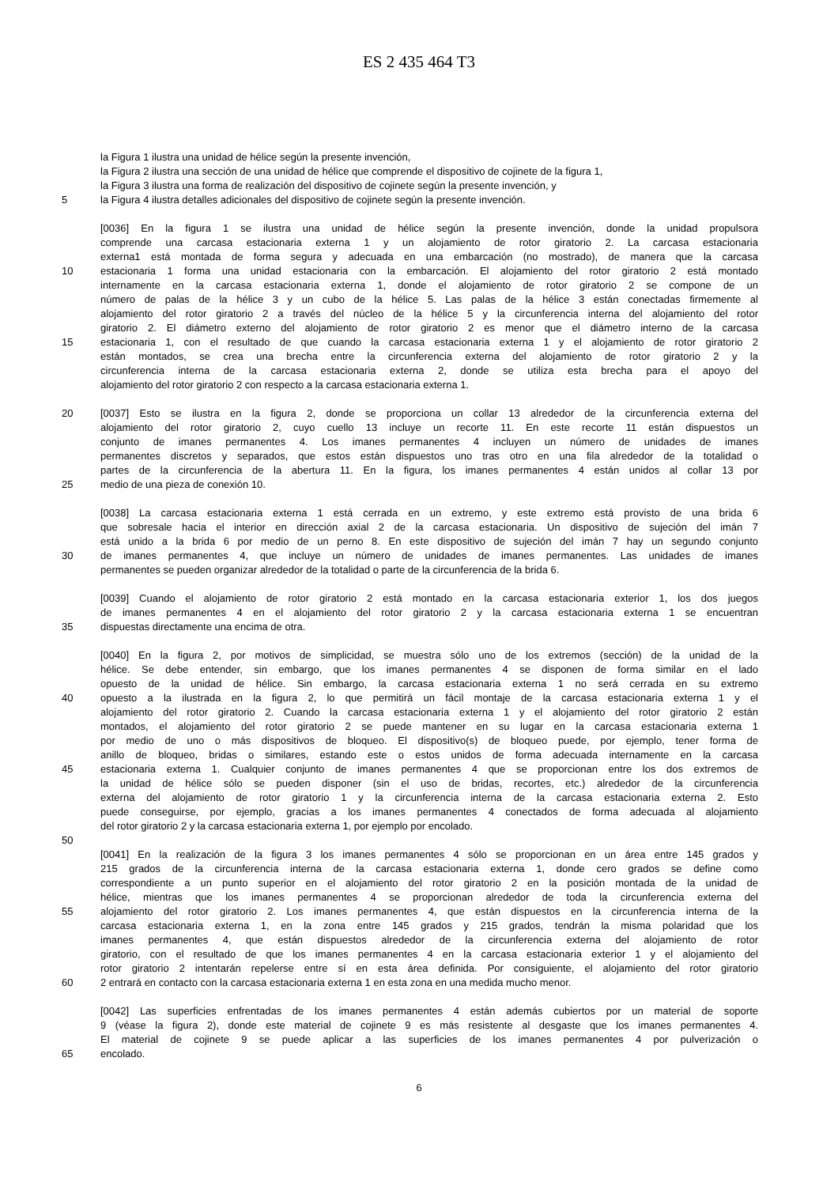ES 2 435 464 T3
la Figura 1 ilustra una unidad de hélice según la presente invención,
la Figura 2 ilustra una sección de una unidad de hélice que comprende el dispositivo de cojinete de la figura 1,
la Figura 3 ilustra una forma de realización del dispositivo de cojinete según la presente invención, y
5 la Figura 4 ilustra detalles adicionales del dispositivo de cojinete según la presente invención.
[0036] En la figura 1 se ilustra una unidad de hélice según la presente invención, donde la unidad propulsora
comprende una carcasa estacionaria externa 1 y un alojamiento de rotor giratorio 2. La carcasa estacionaria
externa1 está montada de forma segura y adecuada en una embarcación (no mostrado), de manera que la carcasa
10 estacionaria 1 forma una unidad estacionaria con la embarcación. El alojamiento del rotor giratorio 2 está montado
internamente en la carcasa estacionaria externa 1, donde el alojamiento de rotor giratorio 2 se compone de un
número de palas de la hélice 3 y un cubo de la hélice 5. Las palas de la hélice 3 están conectadas firmemente al
alojamiento del rotor giratorio 2 a través del núcleo de la hélice 5 y la circunferencia interna del alojamiento del rotor
giratorio 2. El diámetro externo del alojamiento de rotor giratorio 2 es menor que el diámetro interno de la carcasa
15 estacionaria 1, con el resultado de que cuando la carcasa estacionaria externa 1 y el alojamiento de rotor giratorio 2
están montados, se crea una brecha entre la circunferencia externa del alojamiento de rotor giratorio 2 y la
circunferencia interna de la carcasa estacionaria externa 2, donde se utiliza esta brecha para el apoyo del
alojamiento del rotor giratorio 2 con respecto a la carcasa estacionaria externa 1.
20 [0037] Esto se ilustra en la figura 2, donde se proporciona un collar 13 alrededor de la circunferencia externa del
alojamiento del rotor giratorio 2, cuyo cuello 13 incluye un recorte 11. En este recorte 11 están dispuestos un
conjunto de imanes permanentes 4. Los imanes permanentes 4 incluyen un número de unidades de imanes
permanentes discretos y separados, que estos están dispuestos uno tras otro en una fila alrededor de la totalidad o
partes de la circunferencia de la abertura 11. En la figura, los imanes permanentes 4 están unidos al collar 13 por
25 medio de una pieza de conexión 10.
[0038] La carcasa estacionaria externa 1 está cerrada en un extremo, y este extremo está provisto de una brida 6
que sobresale hacia el interior en dirección axial 2 de la carcasa estacionaria. Un dispositivo de sujeción del imán 7
está unido a la brida 6 por medio de un perno 8. En este dispositivo de sujeción del imán 7 hay un segundo conjunto
30 de imanes permanentes 4, que incluye un número de unidades de imanes permanentes. Las unidades de imanes
permanentes se pueden organizar alrededor de la totalidad o parte de la circunferencia de la brida 6.
[0039] Cuando el alojamiento de rotor giratorio 2 está montado en la carcasa estacionaria exterior 1, los dos juegos
de imanes permanentes 4 en el alojamiento del rotor giratorio 2 y la carcasa estacionaria externa 1 se encuentran
35 dispuestas directamente una encima de otra.
[0040] En la figura 2, por motivos de simplicidad, se muestra sólo uno de los extremos (sección) de la unidad de la
hélice. Se debe entender, sin embargo, que los imanes permanentes 4 se disponen de forma similar en el lado
opuesto de la unidad de hélice. Sin embargo, la carcasa estacionaria externa 1 no será cerrada en su extremo
40 opuesto a la ilustrada en la figura 2, lo que permitirá un fácil montaje de la carcasa estacionaria externa 1 y el
alojamiento del rotor giratorio 2. Cuando la carcasa estacionaria externa 1 y el alojamiento del rotor giratorio 2 están
montados, el alojamiento del rotor giratorio 2 se puede mantener en su lugar en la carcasa estacionaria externa 1
por medio de uno o más dispositivos de bloqueo. El dispositivo(s) de bloqueo puede, por ejemplo, tener forma de
anillo de bloqueo, bridas o similares, estando este o estos unidos de forma adecuada internamente en la carcasa
45 estacionaria externa 1. Cualquier conjunto de imanes permanentes 4 que se proporcionan entre los dos extremos de
la unidad de hélice sólo se pueden disponer (sin el uso de bridas, recortes, etc.) alrededor de la circunferencia
externa del alojamiento de rotor giratorio 1 y la circunferencia interna de la carcasa estacionaria externa 2. Esto
puede conseguirse, por ejemplo, gracias a los imanes permanentes 4 conectados de forma adecuada al alojamiento
del rotor giratorio 2 y la carcasa estacionaria externa 1, por ejemplo por encolado.
50
[0041] En la realización de la figura 3 los imanes permanentes 4 sólo se proporcionan en un área entre 145 grados y
215 grados de la circunferencia interna de la carcasa estacionaria externa 1, donde cero grados se define como
correspondiente a un punto superior en el alojamiento del rotor giratorio 2 en la posición montada de la unidad de
hélice, mientras que los imanes permanentes 4 se proporcionan alrededor de toda la circunferencia externa del
55 alojamiento del rotor giratorio 2. Los imanes permanentes 4, que están dispuestos en la circunferencia interna de la
carcasa estacionaria externa 1, en la zona entre 145 grados y 215 grados, tendrán la misma polaridad que los
imanes permanentes 4, que están dispuestos alrededor de la circunferencia externa del alojamiento de rotor
giratorio, con el resultado de que los imanes permanentes 4 en la carcasa estacionaria exterior 1 y el alojamiento del
rotor giratorio 2 intentarán repelerse entre sí en esta área definida. Por consiguiente, el alojamiento del rotor giratorio
60 2 entrará en contacto con la carcasa estacionaria externa 1 en esta zona en una medida mucho menor.
[0042] Las superficies enfrentadas de los imanes permanentes 4 están además cubiertos por un material de soporte
9 (véase la figura 2), donde este material de cojinete 9 es más resistente al desgaste que los imanes permanentes 4.
El material de cojinete 9 se puede aplicar a las superficies de los imanes permanentes 4 por pulverización o
65 encolado.
6